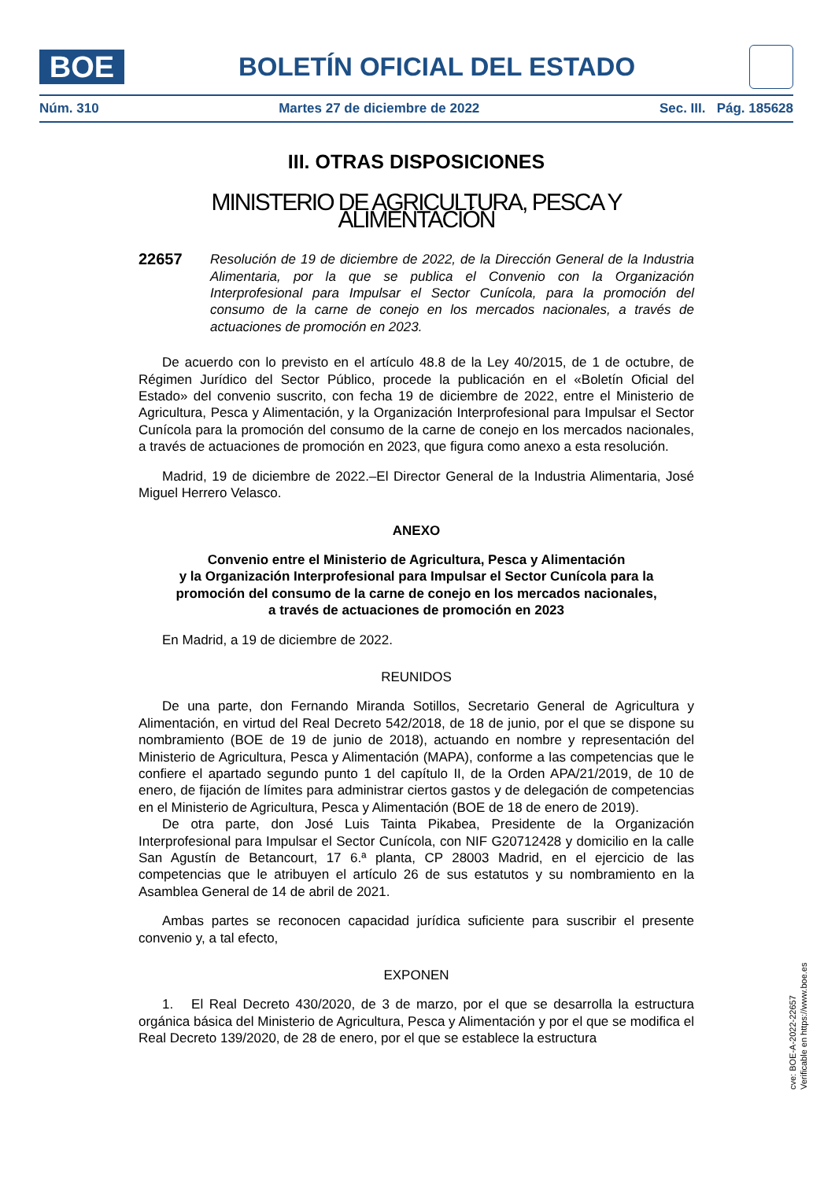BOE
BOLETÍN OFICIAL DEL ESTADO
Núm. 310 Martes 27 de diciembre de 2022 Sec. III. Pág. 185628
III. OTRAS DISPOSICIONES
MINISTERIO DE AGRICULTURA, PESCA Y ALIMENTACIÓN
22657
Resolución de 19 de diciembre de 2022, de la Dirección General de la Industria Alimentaria, por la que se publica el Convenio con la Organización Interprofesional para Impulsar el Sector Cunícola, para la promoción del consumo de la carne de conejo en los mercados nacionales, a través de actuaciones de promoción en 2023.
De acuerdo con lo previsto en el artículo 48.8 de la Ley 40/2015, de 1 de octubre, de Régimen Jurídico del Sector Público, procede la publicación en el «Boletín Oficial del Estado» del convenio suscrito, con fecha 19 de diciembre de 2022, entre el Ministerio de Agricultura, Pesca y Alimentación, y la Organización Interprofesional para Impulsar el Sector Cunícola para la promoción del consumo de la carne de conejo en los mercados nacionales, a través de actuaciones de promoción en 2023, que figura como anexo a esta resolución.
Madrid, 19 de diciembre de 2022.–El Director General de la Industria Alimentaria, José Miguel Herrero Velasco.
ANEXO
Convenio entre el Ministerio de Agricultura, Pesca y Alimentación
y la Organización Interprofesional para Impulsar el Sector Cunícola para la
promoción del consumo de la carne de conejo en los mercados nacionales,
a través de actuaciones de promoción en 2023
En Madrid, a 19 de diciembre de 2022.
REUNIDOS
De una parte, don Fernando Miranda Sotillos, Secretario General de Agricultura y Alimentación, en virtud del Real Decreto 542/2018, de 18 de junio, por el que se dispone su nombramiento (BOE de 19 de junio de 2018), actuando en nombre y representación del Ministerio de Agricultura, Pesca y Alimentación (MAPA), conforme a las competencias que le confiere el apartado segundo punto 1 del capítulo II, de la Orden APA/21/2019, de 10 de enero, de fijación de límites para administrar ciertos gastos y de delegación de competencias en el Ministerio de Agricultura, Pesca y Alimentación (BOE de 18 de enero de 2019).
De otra parte, don José Luis Tainta Pikabea, Presidente de la Organización Interprofesional para Impulsar el Sector Cunícola, con NIF G20712428 y domicilio en la calle San Agustín de Betancourt, 17 6.ª planta, CP 28003 Madrid, en el ejercicio de las competencias que le atribuyen el artículo 26 de sus estatutos y su nombramiento en la Asamblea General de 14 de abril de 2021.
Ambas partes se reconocen capacidad jurídica suficiente para suscribir el presente convenio y, a tal efecto,
EXPONEN
1. El Real Decreto 430/2020, de 3 de marzo, por el que se desarrolla la estructura orgánica básica del Ministerio de Agricultura, Pesca y Alimentación y por el que se modifica el Real Decreto 139/2020, de 28 de enero, por el que se establece la estructura
cve: BOE-A-2022-22657
Verificable en https://www.boe.es